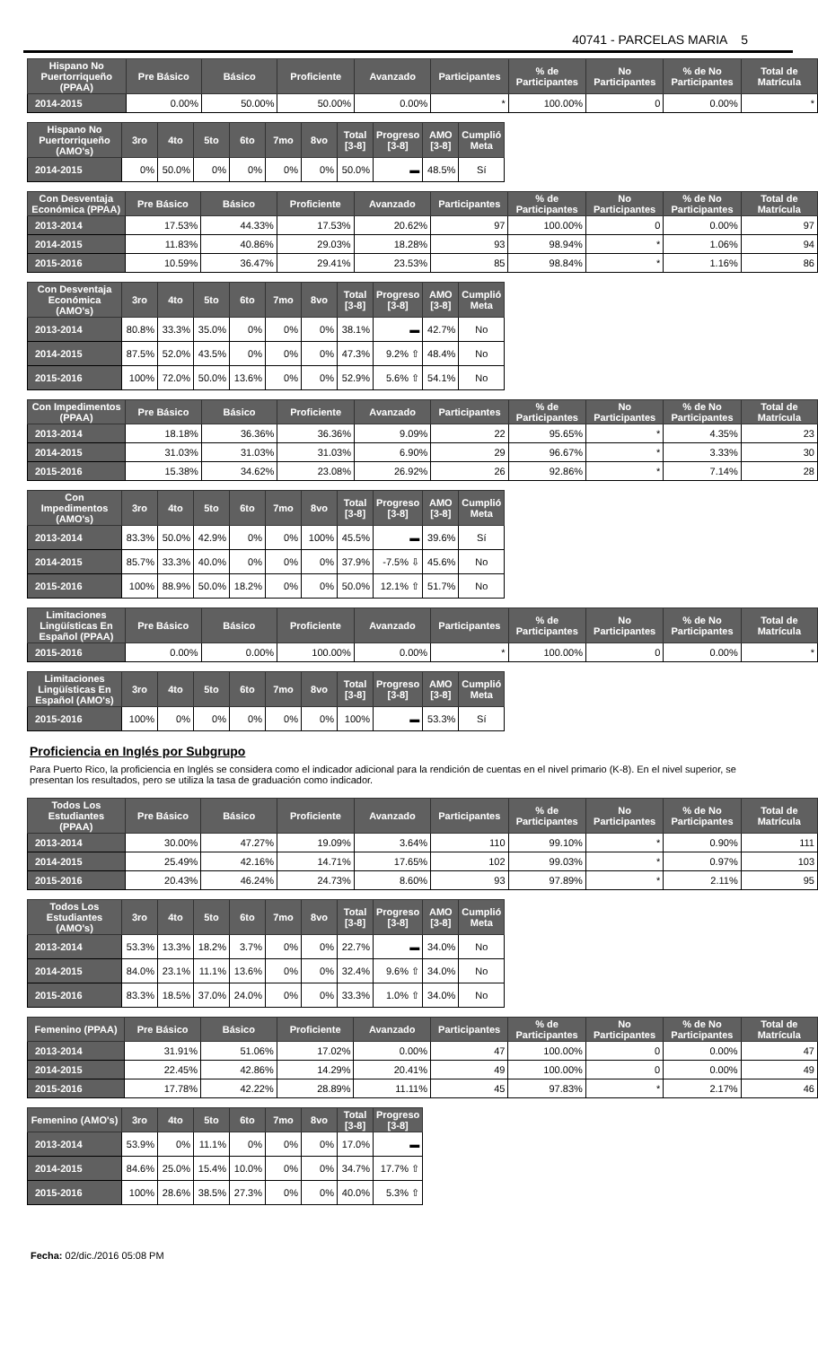40741 - PARCELAS MARIA 5
| Hispano No Puertorriqueño (PPAA) | Pre Básico | Básico | Proficiente | Avanzado | Participantes | % de Participantes | No Participantes | % de No Participantes | Total de Matrícula |
| --- | --- | --- | --- | --- | --- | --- | --- | --- | --- |
| 2014-2015 | 0.00% | 50.00% | 50.00% | 0.00% | * | 100.00% | 0 | 0.00% | * |
| Hispano No Puertorriqueño (AMO's) | 3ro | 4to | 5to | 6to | 7mo | 8vo | Total [3-8] | Progreso [3-8] | AMO [3-8] | Cumplió Meta |
| --- | --- | --- | --- | --- | --- | --- | --- | --- | --- | --- |
| 2014-2015 | 0% | 50.0% | 0% | 0% | 0% | 0% | 50.0% | ▬ | 48.5% | Sí |
| Con Desventaja Económica (PPAA) | Pre Básico | Básico | Proficiente | Avanzado | Participantes | % de Participantes | No Participantes | % de No Participantes | Total de Matrícula |
| --- | --- | --- | --- | --- | --- | --- | --- | --- | --- |
| 2013-2014 | 17.53% | 44.33% | 17.53% | 20.62% | 97 | 100.00% | 0 | 0.00% | 97 |
| 2014-2015 | 11.83% | 40.86% | 29.03% | 18.28% | 93 | 98.94% | * | 1.06% | 94 |
| 2015-2016 | 10.59% | 36.47% | 29.41% | 23.53% | 85 | 98.84% | * | 1.16% | 86 |
| Con Desventaja Económica (AMO's) | 3ro | 4to | 5to | 6to | 7mo | 8vo | Total [3-8] | Progreso [3-8] | AMO [3-8] | Cumplió Meta |
| --- | --- | --- | --- | --- | --- | --- | --- | --- | --- | --- |
| 2013-2014 | 80.8% | 33.3% | 35.0% | 0% | 0% | 0% | 38.1% | ▬ | 42.7% | No |
| 2014-2015 | 87.5% | 52.0% | 43.5% | 0% | 0% | 0% | 47.3% | 9.2% ⇧ | 48.4% | No |
| 2015-2016 | 100% | 72.0% | 50.0% | 13.6% | 0% | 0% | 52.9% | 5.6% ⇧ | 54.1% | No |
| Con Impedimentos (PPAA) | Pre Básico | Básico | Proficiente | Avanzado | Participantes | % de Participantes | No Participantes | % de No Participantes | Total de Matrícula |
| --- | --- | --- | --- | --- | --- | --- | --- | --- | --- |
| 2013-2014 | 18.18% | 36.36% | 36.36% | 9.09% | 22 | 95.65% | * | 4.35% | 23 |
| 2014-2015 | 31.03% | 31.03% | 31.03% | 6.90% | 29 | 96.67% | * | 3.33% | 30 |
| 2015-2016 | 15.38% | 34.62% | 23.08% | 26.92% | 26 | 92.86% | * | 7.14% | 28 |
| Con Impedimentos (AMO's) | 3ro | 4to | 5to | 6to | 7mo | 8vo | Total [3-8] | Progreso [3-8] | AMO [3-8] | Cumplió Meta |
| --- | --- | --- | --- | --- | --- | --- | --- | --- | --- | --- |
| 2013-2014 | 83.3% | 50.0% | 42.9% | 0% | 0% | 100% | 45.5% | ▬ | 39.6% | Sí |
| 2014-2015 | 85.7% | 33.3% | 40.0% | 0% | 0% | 0% | 37.9% | -7.5% ⇩ | 45.6% | No |
| 2015-2016 | 100% | 88.9% | 50.0% | 18.2% | 0% | 0% | 50.0% | 12.1% ⇧ | 51.7% | No |
| Limitaciones Lingüísticas En Español (PPAA) | Pre Básico | Básico | Proficiente | Avanzado | Participantes | % de Participantes | No Participantes | % de No Participantes | Total de Matrícula |
| --- | --- | --- | --- | --- | --- | --- | --- | --- | --- |
| 2015-2016 | 0.00% | 0.00% | 100.00% | 0.00% | * | 100.00% | 0 | 0.00% | * |
| Limitaciones Lingüísticas En Español (AMO's) | 3ro | 4to | 5to | 6to | 7mo | 8vo | Total [3-8] | Progreso [3-8] | AMO [3-8] | Cumplió Meta |
| --- | --- | --- | --- | --- | --- | --- | --- | --- | --- | --- |
| 2015-2016 | 100% | 0% | 0% | 0% | 0% | 0% | 100% | ▬ | 53.3% | Sí |
Proficiencia en Inglés por Subgrupo
Para Puerto Rico, la proficiencia en Inglés se considera como el indicador adicional para la rendición de cuentas en el nivel primario (K-8). En el nivel superior, se presentan los resultados, pero se utiliza la tasa de graduación como indicador.
| Todos Los Estudiantes (PPAA) | Pre Básico | Básico | Proficiente | Avanzado | Participantes | % de Participantes | No Participantes | % de No Participantes | Total de Matrícula |
| --- | --- | --- | --- | --- | --- | --- | --- | --- | --- |
| 2013-2014 | 30.00% | 47.27% | 19.09% | 3.64% | 110 | 99.10% | * | 0.90% | 111 |
| 2014-2015 | 25.49% | 42.16% | 14.71% | 17.65% | 102 | 99.03% | * | 0.97% | 103 |
| 2015-2016 | 20.43% | 46.24% | 24.73% | 8.60% | 93 | 97.89% | * | 2.11% | 95 |
| Todos Los Estudiantes (AMO's) | 3ro | 4to | 5to | 6to | 7mo | 8vo | Total [3-8] | Progreso [3-8] | AMO [3-8] | Cumplió Meta |
| --- | --- | --- | --- | --- | --- | --- | --- | --- | --- | --- |
| 2013-2014 | 53.3% | 13.3% | 18.2% | 3.7% | 0% | 0% | 22.7% | ▬ | 34.0% | No |
| 2014-2015 | 84.0% | 23.1% | 11.1% | 13.6% | 0% | 0% | 32.4% | 9.6% ⇧ | 34.0% | No |
| 2015-2016 | 83.3% | 18.5% | 37.0% | 24.0% | 0% | 0% | 33.3% | 1.0% ⇧ | 34.0% | No |
| Femenino (PPAA) | Pre Básico | Básico | Proficiente | Avanzado | Participantes | % de Participantes | No Participantes | % de No Participantes | Total de Matrícula |
| --- | --- | --- | --- | --- | --- | --- | --- | --- | --- |
| 2013-2014 | 31.91% | 51.06% | 17.02% | 0.00% | 47 | 100.00% | 0 | 0.00% | 47 |
| 2014-2015 | 22.45% | 42.86% | 14.29% | 20.41% | 49 | 100.00% | 0 | 0.00% | 49 |
| 2015-2016 | 17.78% | 42.22% | 28.89% | 11.11% | 45 | 97.83% | * | 2.17% | 46 |
| Femenino (AMO's) | 3ro | 4to | 5to | 6to | 7mo | 8vo | Total [3-8] | Progreso [3-8] |
| --- | --- | --- | --- | --- | --- | --- | --- | --- |
| 2013-2014 | 53.9% | 0% | 11.1% | 0% | 0% | 0% | 17.0% | ▬ |
| 2014-2015 | 84.6% | 25.0% | 15.4% | 10.0% | 0% | 0% | 34.7% | 17.7% ⇧ |
| 2015-2016 | 100% | 28.6% | 38.5% | 27.3% | 0% | 0% | 40.0% | 5.3% ⇧ |
Fecha: 02/dic./2016 05:08 PM